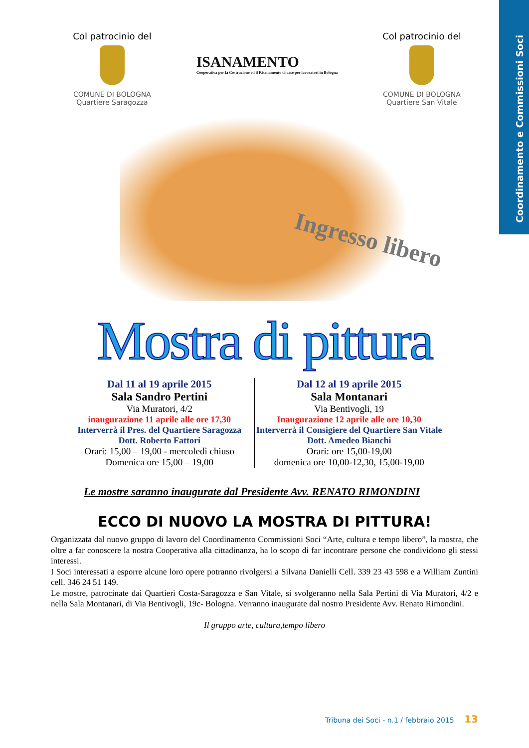Coordinamento e Commissioni Soci
Col patrocinio del
COMUNE DI BOLOGNA
Quartiere Saragozza
ISANAMENTO
Cooperativa per la Costruzione ed il Risanamento di case per lavoratori in Bologna
Col patrocinio del
COMUNE DI BOLOGNA
Quartiere San Vitale
Ingresso libero
Mostra di pittura
Dal 11 al 19 aprile 2015
Sala Sandro Pertini
Via Muratori, 4/2
inaugurazione 11 aprile alle ore 17,30
Interverrà il Pres. del Quartiere Saragozza
Dott. Roberto Fattori
Orari: 15,00 – 19,00 - mercoledì chiuso
Domenica ore 15,00 – 19,00
Dal 12 al 19 aprile 2015
Sala Montanari
Via Bentivogli, 19
Inaugurazione 12 aprile alle ore 10,30
Interverrà il Consigiere del Quartiere San Vitale
Dott. Amedeo Bianchi
Orari: ore 15,00-19,00
domenica ore 10,00-12,30, 15,00-19,00
Le mostre saranno inaugurate dal Presidente Avv. RENATO RIMONDINI
ECCO DI NUOVO LA MOSTRA DI PITTURA!
Organizzata dal nuovo gruppo di lavoro del Coordinamento Commissioni Soci “Arte, cultura e tempo libero”, la mostra, che oltre a far conoscere la nostra Cooperativa alla cittadinanza, ha lo scopo di far incontrare persone che condividono gli stessi interessi.
I Soci interessati a esporre alcune loro opere potranno rivolgersi a Silvana Danielli Cell. 339 23 43 598 e a William Zuntini cell. 346 24 51 149.
Le mostre, patrocinate dai Quartieri Costa-Saragozza e San Vitale, si svolgeranno nella Sala Pertini di Via Muratori, 4/2 e nella Sala Montanari, di Via Bentivogli, 19c- Bologna. Verranno inaugurate dal nostro Presidente Avv. Renato Rimondini.
Il gruppo arte, cultura,tempo libero
Tribuna dei Soci - n.1 / febbraio 2015 13